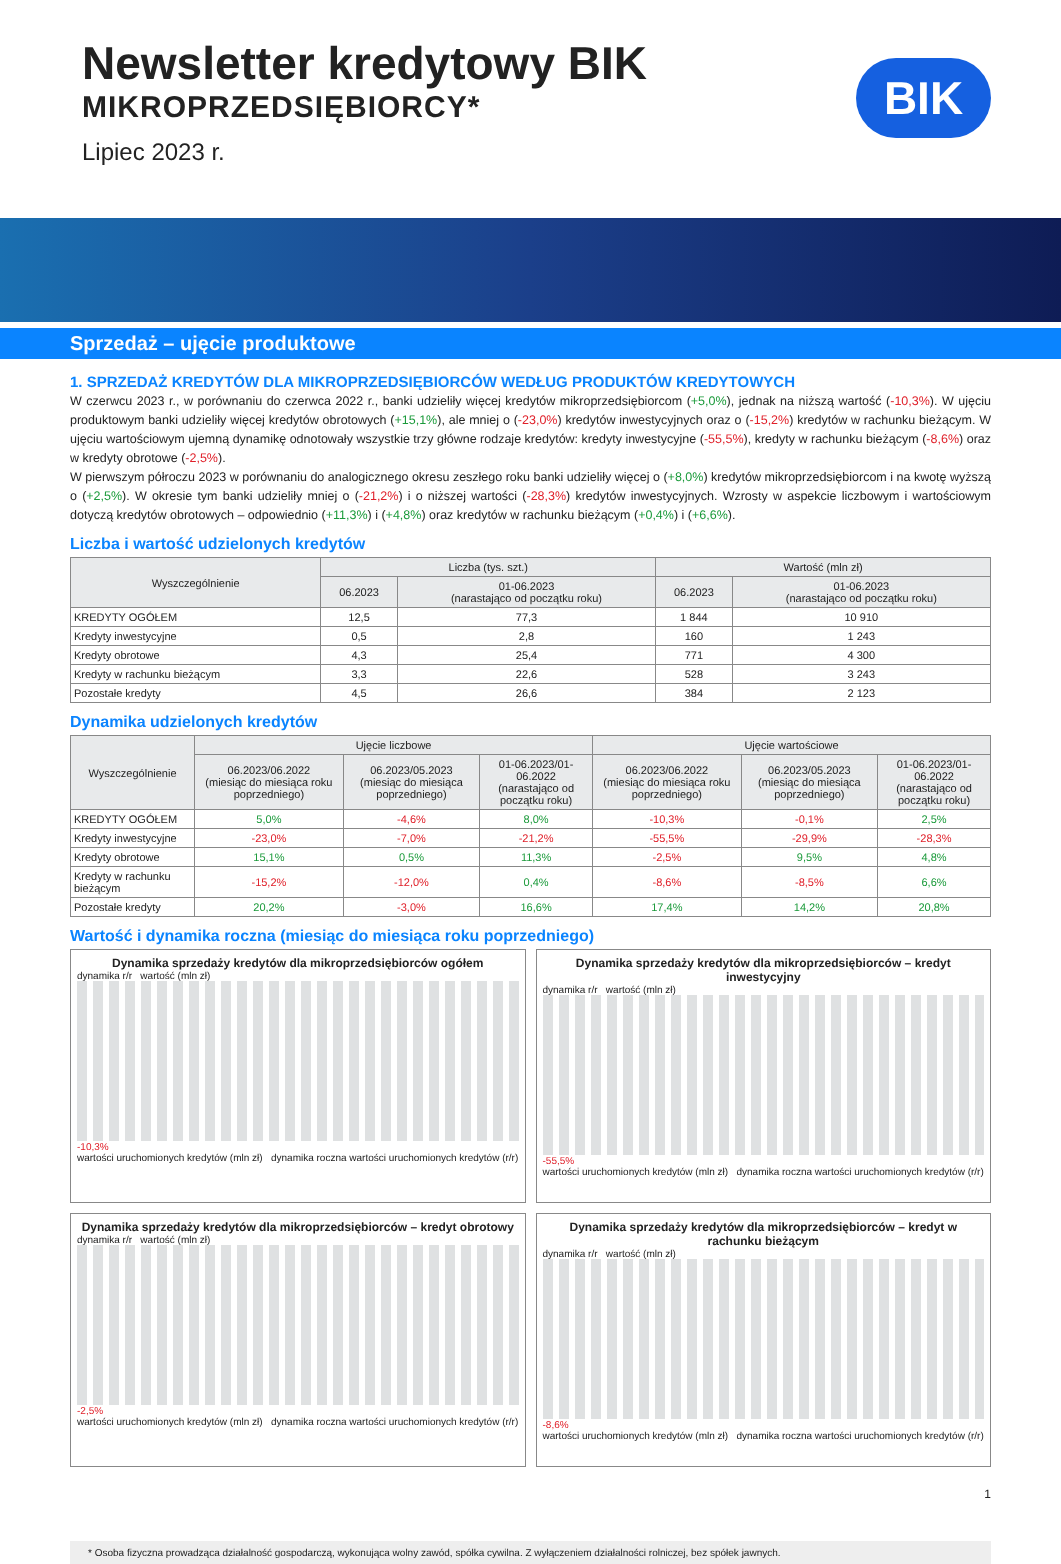Newsletter kredytowy BIK
MIKROPRZEDSIĘBIORCY*
Lipiec 2023 r.
BIK
Sprzedaż – ujęcie produktowe
1. SPRZEDAŻ KREDYTÓW DLA MIKROPRZEDSIĘBIORCÓW WEDŁUG PRODUKTÓW KREDYTOWYCH
W czerwcu 2023 r., w porównaniu do czerwca 2022 r., banki udzieliły więcej kredytów mikroprzedsiębiorcom (+5,0%), jednak na niższą wartość (-10,3%). W ujęciu produktowym banki udzieliły więcej kredytów obrotowych (+15,1%), ale mniej o (-23,0%) kredytów inwestycyjnych oraz o (-15,2%) kredytów w rachunku bieżącym. W ujęciu wartościowym ujemną dynamikę odnotowały wszystkie trzy główne rodzaje kredytów: kredyty inwestycyjne (-55,5%), kredyty w rachunku bieżącym (-8,6%) oraz w kredyty obrotowe (-2,5%).
W pierwszym półroczu 2023 w porównaniu do analogicznego okresu zeszłego roku banki udzieliły więcej o (+8,0%) kredytów mikroprzedsiębiorcom i na kwotę wyższą o (+2,5%). W okresie tym banki udzieliły mniej o (-21,2%) i o niższej wartości (-28,3%) kredytów inwestycyjnych. Wzrosty w aspekcie liczbowym i wartościowym dotyczą kredytów obrotowych – odpowiednio (+11,3%) i (+4,8%) oraz kredytów w rachunku bieżącym (+0,4%) i (+6,6%).
Liczba i wartość udzielonych kredytów
| Wyszczególnienie | Liczba (tys. szt.) | | Wartość (mln zł) | |
| --- | --- | --- | --- | --- |
| | 06.2023 | 01-06.2023 (narastająco od początku roku) | 06.2023 | 01-06.2023 (narastająco od początku roku) |
| KREDYTY OGÓŁEM | 12,5 | 77,3 | 1 844 | 10 910 |
| Kredyty inwestycyjne | 0,5 | 2,8 | 160 | 1 243 |
| Kredyty obrotowe | 4,3 | 25,4 | 771 | 4 300 |
| Kredyty w rachunku bieżącym | 3,3 | 22,6 | 528 | 3 243 |
| Pozostałe kredyty | 4,5 | 26,6 | 384 | 2 123 |
Dynamika udzielonych kredytów
| Wyszczególnienie | Ujęcie liczbowe | | | Ujęcie wartościowe | | |
| --- | --- | --- | --- | --- | --- | --- |
| | 06.2023/06.2022 (miesiąc do miesiąca roku poprzedniego) | 06.2023/05.2023 (miesiąc do miesiąca poprzedniego) | 01-06.2023/01-06.2022 (narastająco od początku roku) | 06.2023/06.2022 (miesiąc do miesiąca roku poprzedniego) | 06.2023/05.2023 (miesiąc do miesiąca poprzedniego) | 01-06.2023/01-06.2022 (narastająco od początku roku) |
| KREDYTY OGÓŁEM | 5,0% | -4,6% | 8,0% | -10,3% | -0,1% | 2,5% |
| Kredyty inwestycyjne | -23,0% | -7,0% | -21,2% | -55,5% | -29,9% | -28,3% |
| Kredyty obrotowe | 15,1% | 0,5% | 11,3% | -2,5% | 9,5% | 4,8% |
| Kredyty w rachunku bieżącym | -15,2% | -12,0% | 0,4% | -8,6% | -8,5% | 6,6% |
| Pozostałe kredyty | 20,2% | -3,0% | 16,6% | 17,4% | 14,2% | 20,8% |
Wartość i dynamika roczna (miesiąc do miesiąca roku poprzedniego)
Dynamika sprzedaży kredytów dla mikroprzedsiębiorców ogółem
dynamika r/r wartość (mln zł)
-10,3%
wartości uruchomionych kredytów (mln zł) dynamika roczna wartości uruchomionych kredytów (r/r)
Dynamika sprzedaży kredytów dla mikroprzedsiębiorców – kredyt inwestycyjny
dynamika r/r wartość (mln zł)
-55,5%
wartości uruchomionych kredytów (mln zł) dynamika roczna wartości uruchomionych kredytów (r/r)
Dynamika sprzedaży kredytów dla mikroprzedsiębiorców – kredyt obrotowy
dynamika r/r wartość (mln zł)
-2,5%
wartości uruchomionych kredytów (mln zł) dynamika roczna wartości uruchomionych kredytów (r/r)
Dynamika sprzedaży kredytów dla mikroprzedsiębiorców – kredyt w rachunku bieżącym
dynamika r/r wartość (mln zł)
-8,6%
wartości uruchomionych kredytów (mln zł) dynamika roczna wartości uruchomionych kredytów (r/r)
1
* Osoba fizyczna prowadząca działalność gospodarczą, wykonująca wolny zawód, spółka cywilna. Z wyłączeniem działalności rolniczej, bez spółek jawnych.